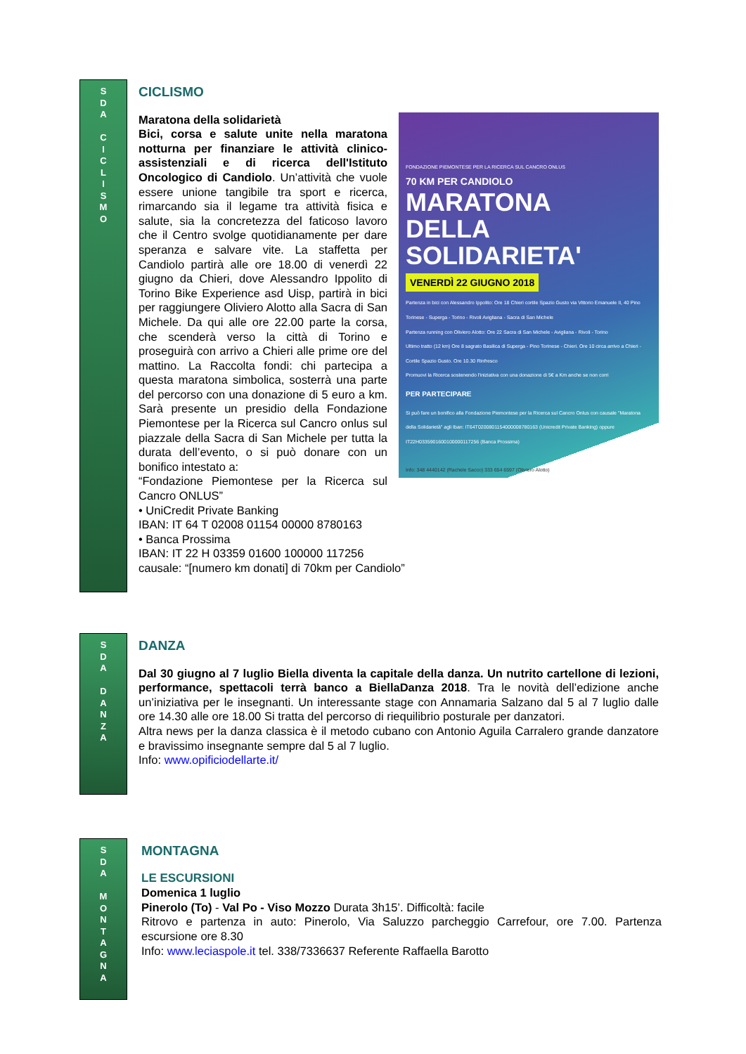S
D
A
C
I
C
L
I
S
M
O
CICLISMO
FONDAZIONE PIEMONTESE PER LA RICERCA SUL CANCRO ONLUS
70 KM PER CANDIOLO
MARATONA
DELLA
SOLIDARIETA'
VENERDÌ 22 GIUGNO 2018
Partenza in bici con Alessandro Ippolito: Ore 18 Chieri cortile Spazio Gusto via Vittorio Emanuele II, 40 Pino Torinese - Superga - Torino - Rivoli Avigliana - Sacra di San Michele
Partenza running con Oliviero Alotto: Ore 22 Sacra di San Michele - Avigliana - Rivoli - Torino
Ultimo tratto (12 km) Ore 8 sagrato Basilica di Superga - Pino Torinese - Chieri. Ore 10 circa arrivo a Chieri - Cortile Spazio Gusto. Ore 10.30 Rinfresco
Promuovi la Ricerca sostenendo l'iniziativa con una donazione di 5€ a Km anche se non corri
PER PARTECIPARE
Si può fare un bonifico alla Fondazione Piemontese per la Ricerca sul Cancro Onlus con causale "Maratona della Solidarietà" agli Iban: IT64T0200801154000008780163 (Unicredit Private Banking) oppure IT22H0335901600100000117256 (Banca Prossima)
Info: 348 4440142 (Rachele Sacco) 333 654 6597 (Oliviero Alotto)
Maratona della solidarietà
Bici, corsa e salute unite nella maratona notturna per finanziare le attività clinico-assistenziali e di ricerca dell'Istituto Oncologico di Candiolo. Un’attività che vuole essere unione tangibile tra sport e ricerca, rimarcando sia il legame tra attività fisica e salute, sia la concretezza del faticoso lavoro che il Centro svolge quotidianamente per dare speranza e salvare vite. La staffetta per Candiolo partirà alle ore 18.00 di venerdì 22 giugno da Chieri, dove Alessandro Ippolito di Torino Bike Experience asd Uisp, partirà in bici per raggiungere Oliviero Alotto alla Sacra di San Michele. Da qui alle ore 22.00 parte la corsa, che scenderà verso la città di Torino e proseguirà con arrivo a Chieri alle prime ore del mattino. La Raccolta fondi: chi partecipa a questa maratona simbolica, sosterrà una parte del percorso con una donazione di 5 euro a km. Sarà presente un presidio della Fondazione Piemontese per la Ricerca sul Cancro onlus sul piazzale della Sacra di San Michele per tutta la durata dell’evento, o si può donare con un bonifico intestato a:
“Fondazione Piemontese per la Ricerca sul Cancro ONLUS”
• UniCredit Private Banking
IBAN: IT 64 T 02008 01154 00000 8780163
• Banca Prossima
IBAN: IT 22 H 03359 01600 100000 117256
causale: “[numero km donati] di 70km per Candiolo”
S
D
A
D
A
N
Z
A
DANZA
Dal 30 giugno al 7 luglio Biella diventa la capitale della danza. Un nutrito cartellone di lezioni, performance, spettacoli terrà banco a BiellaDanza 2018. Tra le novità dell’edizione anche un’iniziativa per le insegnanti. Un interessante stage con Annamaria Salzano dal 5 al 7 luglio dalle ore 14.30 alle ore 18.00 Si tratta del percorso di riequilibrio posturale per danzatori.
Altra news per la danza classica è il metodo cubano con Antonio Aguila Carralero grande danzatore e bravissimo insegnante sempre dal 5 al 7 luglio.
Info: www.opificiodellarte.it/
S
D
A
M
O
N
T
A
G
N
A
MONTAGNA
LE ESCURSIONI
Domenica 1 luglio
Pinerolo (To) - Val Po - Viso Mozzo Durata 3h15’. Difficoltà: facile
Ritrovo e partenza in auto: Pinerolo, Via Saluzzo parcheggio Carrefour, ore 7.00. Partenza escursione ore 8.30
Info: www.leciaspole.it tel. 338/7336637 Referente Raffaella Barotto